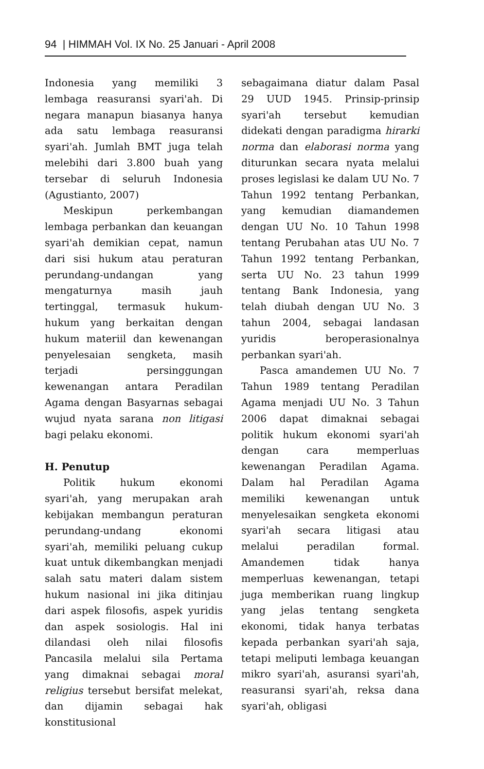94 | HIMMAH Vol. IX No. 25 Januari - April 2008
Indonesia yang memiliki 3 lembaga reasuransi syari'ah. Di negara manapun biasanya hanya ada satu lembaga reasuransi syari'ah. Jumlah BMT juga telah melebihi dari 3.800 buah yang tersebar di seluruh Indonesia (Agustianto, 2007)
Meskipun perkembangan lembaga perbankan dan keuangan syari'ah demikian cepat, namun dari sisi hukum atau peraturan perundang-undangan yang mengaturnya masih jauh tertinggal, termasuk hukum-hukum yang berkaitan dengan hukum materiil dan kewenangan penyelesaian sengketa, masih terjadi persinggungan kewenangan antara Peradilan Agama dengan Basyarnas sebagai wujud nyata sarana non litigasi bagi pelaku ekonomi.
H. Penutup
Politik hukum ekonomi syari'ah, yang merupakan arah kebijakan membangun peraturan perundang-undang ekonomi syari'ah, memiliki peluang cukup kuat untuk dikembangkan menjadi salah satu materi dalam sistem hukum nasional ini jika ditinjau dari aspek filosofis, aspek yuridis dan aspek sosiologis. Hal ini dilandasi oleh nilai filosofis Pancasila melalui sila Pertama yang dimaknai sebagai moral religius tersebut bersifat melekat, dan dijamin sebagai hak konstitusional
sebagaimana diatur dalam Pasal 29 UUD 1945. Prinsip-prinsip syari'ah tersebut kemudian didekati dengan paradigma hirarki norma dan elaborasi norma yang diturunkan secara nyata melalui proses legislasi ke dalam UU No. 7 Tahun 1992 tentang Perbankan, yang kemudian diamandemen dengan UU No. 10 Tahun 1998 tentang Perubahan atas UU No. 7 Tahun 1992 tentang Perbankan, serta UU No. 23 tahun 1999 tentang Bank Indonesia, yang telah diubah dengan UU No. 3 tahun 2004, sebagai landasan yuridis beroperasionalnya perbankan syari'ah.
Pasca amandemen UU No. 7 Tahun 1989 tentang Peradilan Agama menjadi UU No. 3 Tahun 2006 dapat dimaknai sebagai politik hukum ekonomi syari'ah dengan cara memperluas kewenangan Peradilan Agama. Dalam hal Peradilan Agama memiliki kewenangan untuk menyelesaikan sengketa ekonomi syari'ah secara litigasi atau melalui peradilan formal. Amandemen tidak hanya memperluas kewenangan, tetapi juga memberikan ruang lingkup yang jelas tentang sengketa ekonomi, tidak hanya terbatas kepada perbankan syari'ah saja, tetapi meliputi lembaga keuangan mikro syari'ah, asuransi syari'ah, reasuransi syari'ah, reksa dana syari'ah, obligasi